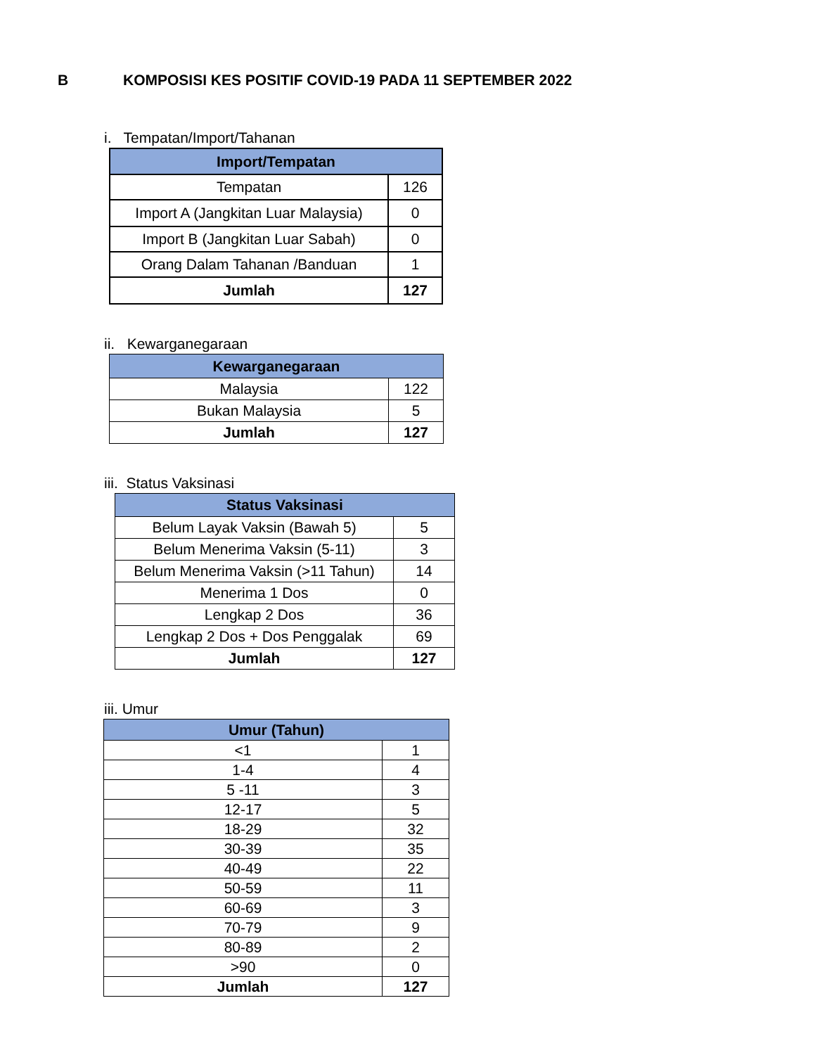B KOMPOSISI KES POSITIF COVID-19 PADA 11 SEPTEMBER 2022
i. Tempatan/Import/Tahanan
| Import/Tempatan | |
| --- | --- |
| Tempatan | 126 |
| Import A (Jangkitan Luar Malaysia) | 0 |
| Import B (Jangkitan Luar Sabah) | 0 |
| Orang Dalam Tahanan /Banduan | 1 |
| Jumlah | 127 |
ii. Kewarganegaraan
| Kewarganegaraan | |
| --- | --- |
| Malaysia | 122 |
| Bukan Malaysia | 5 |
| Jumlah | 127 |
iii. Status Vaksinasi
| Status Vaksinasi | |
| --- | --- |
| Belum Layak Vaksin (Bawah 5) | 5 |
| Belum Menerima Vaksin (5-11) | 3 |
| Belum Menerima Vaksin (>11 Tahun) | 14 |
| Menerima 1 Dos | 0 |
| Lengkap 2 Dos | 36 |
| Lengkap 2 Dos + Dos Penggalak | 69 |
| Jumlah | 127 |
iii. Umur
| Umur (Tahun) | |
| --- | --- |
| <1 | 1 |
| 1-4 | 4 |
| 5 -11 | 3 |
| 12-17 | 5 |
| 18-29 | 32 |
| 30-39 | 35 |
| 40-49 | 22 |
| 50-59 | 11 |
| 60-69 | 3 |
| 70-79 | 9 |
| 80-89 | 2 |
| >90 | 0 |
| Jumlah | 127 |